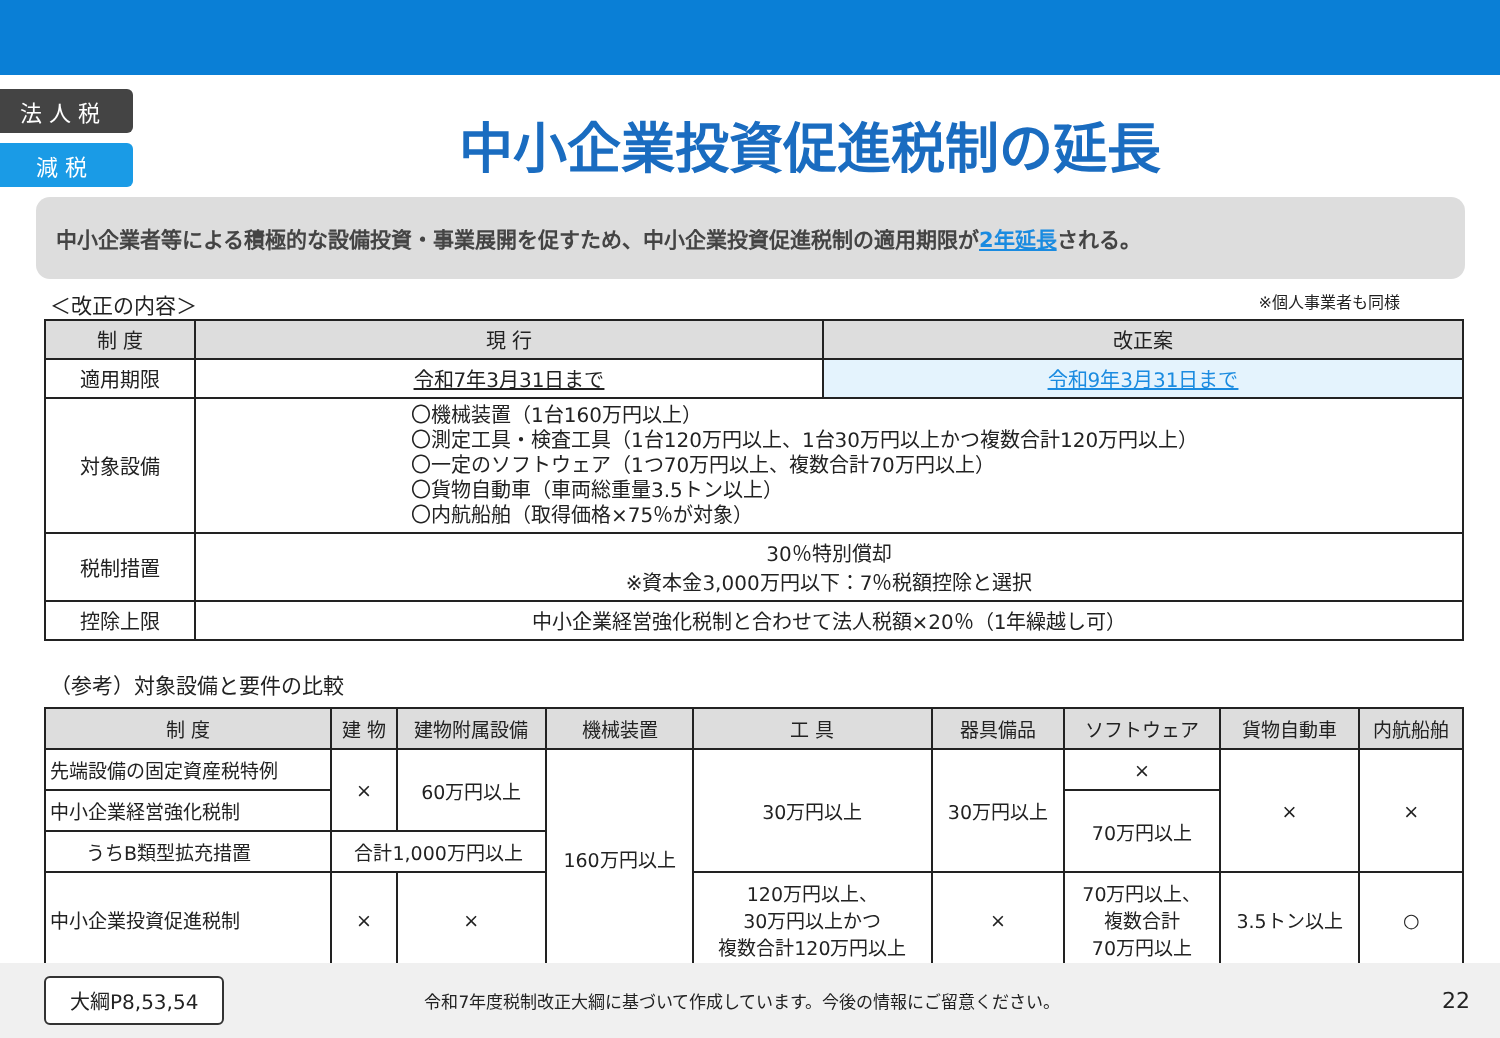法 人 税
減 税
中小企業投資促進税制の延長
中小企業者等による積極的な設備投資・事業展開を促すため、中小企業投資促進税制の適用期限が2年延長される。
＜改正の内容＞ ※個人事業者も同様
| 制 度 | 現 行 | 改正案 |
| --- | --- | --- |
| 適用期限 | 令和7年3月31日まで | 令和9年3月31日まで |
| 対象設備 | 〇機械装置（1台160万円以上） 〇測定工具・検査工具（1台120万円以上、1台30万円以上かつ複数合計120万円以上） 〇一定のソフトウェア（1つ70万円以上、複数合計70万円以上） 〇貨物自動車（車両総重量3.5トン以上） 〇内航船舶（取得価格×75％が対象） | |
| 税制措置 | 30％特別償却 ※資本金3,000万円以下：7％税額控除と選択 | |
| 控除上限 | 中小企業経営強化税制と合わせて法人税額×20％（1年繰越し可） | |
（参考）対象設備と要件の比較
| 制 度 | 建 物 | 建物附属設備 | 機械装置 | 工 具 | 器具備品 | ソフトウェア | 貨物自動車 | 内航船舶 |
| --- | --- | --- | --- | --- | --- | --- | --- | --- |
| 先端設備の固定資産税特例 | × | 60万円以上 | 160万円以上 | 30万円以上 | 30万円以上 | × | × | × |
| 中小企業経営強化税制 | | | | | | 70万円以上 | | |
| うちB類型拡充措置 | 合計1,000万円以上 | | | | | | | |
| 中小企業投資促進税制 | × | × | | 120万円以上、 30万円以上かつ 複数合計120万円以上 | × | 70万円以上、 複数合計 70万円以上 | 3.5トン以上 | ○ |
大綱P8,53,54 令和7年度税制改正大綱に基づいて作成しています。今後の情報にご留意ください。 22